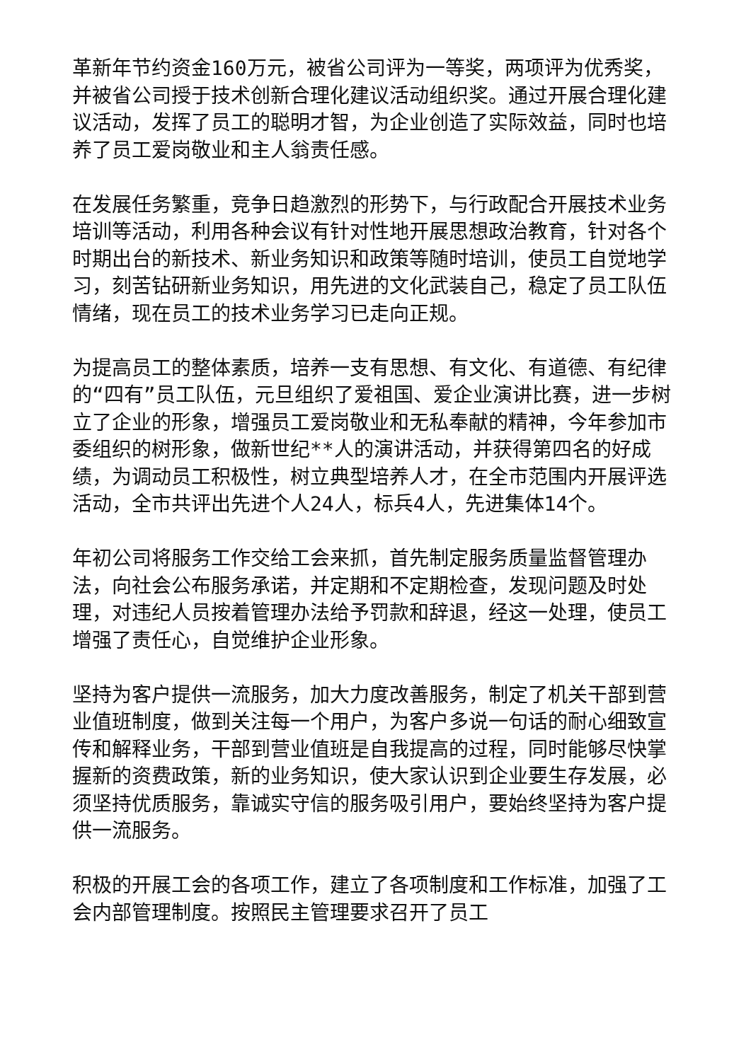革新年节约资金160万元，被省公司评为一等奖，两项评为优秀奖，并被省公司授于技术创新合理化建议活动组织奖。通过开展合理化建议活动，发挥了员工的聪明才智，为企业创造了实际效益，同时也培养了员工爱岗敬业和主人翁责任感。
在发展任务繁重，竞争日趋激烈的形势下，与行政配合开展技术业务培训等活动，利用各种会议有针对性地开展思想政治教育，针对各个时期出台的新技术、新业务知识和政策等随时培训，使员工自觉地学习，刻苦钻研新业务知识，用先进的文化武装自己，稳定了员工队伍情绪，现在员工的技术业务学习已走向正规。
为提高员工的整体素质，培养一支有思想、有文化、有道德、有纪律的“四有”员工队伍，元旦组织了爱祖国、爱企业演讲比赛，进一步树立了企业的形象，增强员工爱岗敬业和无私奉献的精神，今年参加市委组织的树形象，做新世纪**人的演讲活动，并获得第四名的好成绩，为调动员工积极性，树立典型培养人才，在全市范围内开展评选活动，全市共评出先进个人24人，标兵4人，先进集体14个。
年初公司将服务工作交给工会来抓，首先制定服务质量监督管理办法，向社会公布服务承诺，并定期和不定期检查，发现问题及时处理，对违纪人员按着管理办法给予罚款和辞退，经这一处理，使员工增强了责任心，自觉维护企业形象。
坚持为客户提供一流服务，加大力度改善服务，制定了机关干部到营业值班制度，做到关注每一个用户，为客户多说一句话的耐心细致宣传和解释业务，干部到营业值班是自我提高的过程，同时能够尽快掌握新的资费政策，新的业务知识，使大家认识到企业要生存发展，必须坚持优质服务，靠诚实守信的服务吸引用户，要始终坚持为客户提供一流服务。
积极的开展工会的各项工作，建立了各项制度和工作标准，加强了工会内部管理制度。按照民主管理要求召开了员工